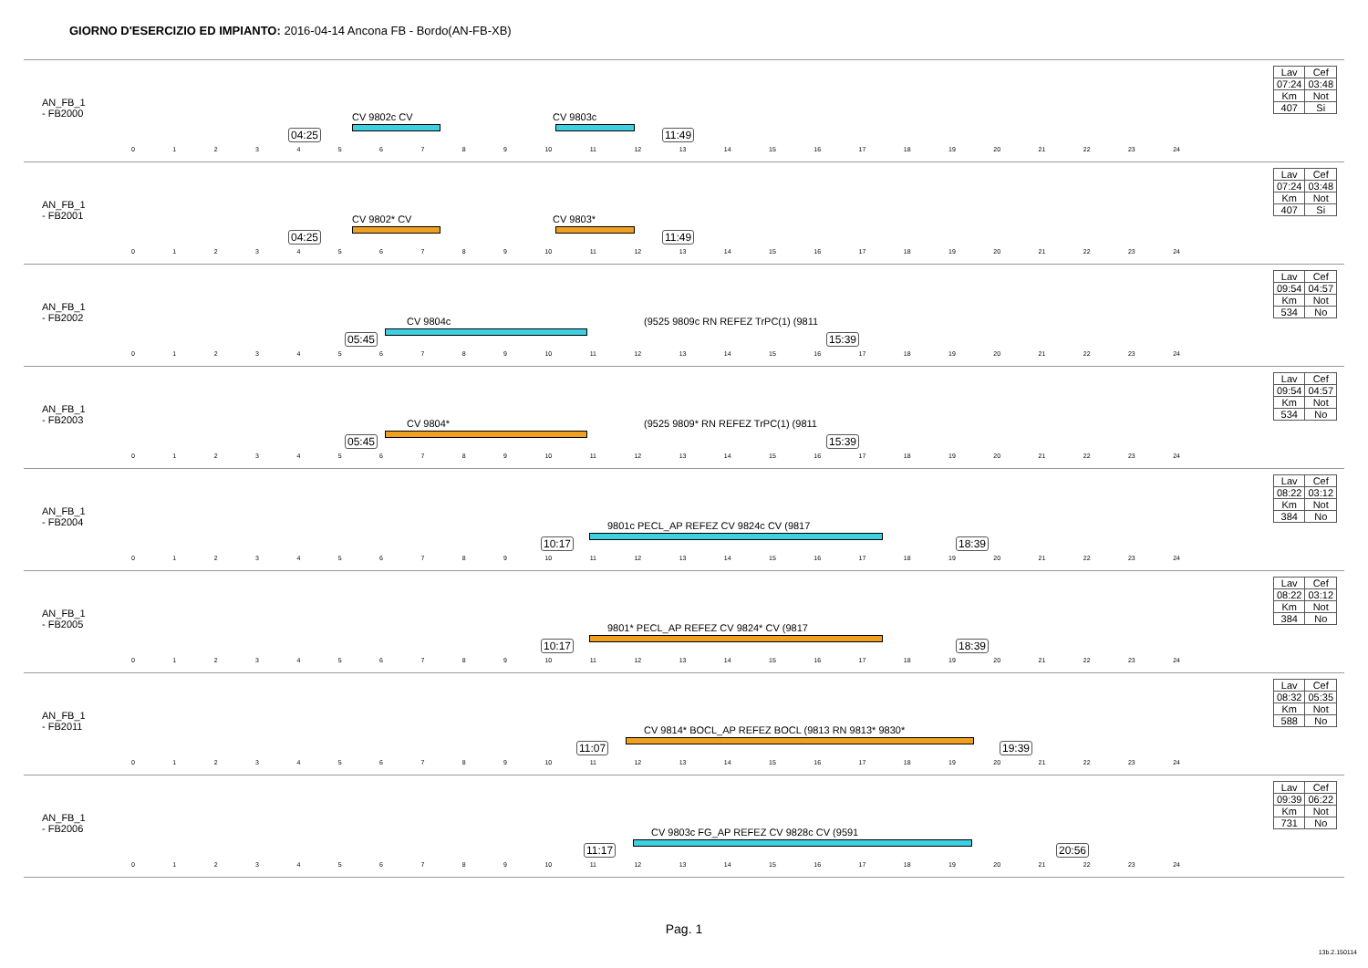GIORNO D'ESERCIZIO ED IMPIANTO: 2016-04-14 Ancona FB - Bordo(AN-FB-XB)
AN_FB_1
- FB2000
04:25
CV 9802c CV CV 9803c
11:49
0123456789 10 11 12 13 14 15 16 17 18 19 20 21 22 23 24
| Lav | Cef |
| 07:24 | 03:48 |
| Km | Not |
| 407 | Si |
AN_FB_1
- FB2001
04:25
CV 9802* CV CV 9803*
11:49
0123456789 10 11 12 13 14 15 16 17 18 19 20 21 22 23 24
| Lav | Cef |
| 07:24 | 03:48 |
| Km | Not |
| 407 | Si |
AN_FB_1
- FB2002
05:45
CV 9804c (9525 9809c RN REFEZ TrPC(1) (9811
15:39
0123456789 10 11 12 13 14 15 16 17 18 19 20 21 22 23 24
| Lav | Cef |
| 09:54 | 04:57 |
| Km | Not |
| 534 | No |
AN_FB_1
- FB2003
05:45
CV 9804* (9525 9809* RN REFEZ TrPC(1) (9811
15:39
0123456789 10 11 12 13 14 15 16 17 18 19 20 21 22 23 24
| Lav | Cef |
| 09:54 | 04:57 |
| Km | Not |
| 534 | No |
AN_FB_1
- FB2004
10:17
9801c PECL_AP REFEZ CV 9824c CV (9817
18:39
0123456789 10 11 12 13 14 15 16 17 18 19 20 21 22 23 24
| Lav | Cef |
| 08:22 | 03:12 |
| Km | Not |
| 384 | No |
AN_FB_1
- FB2005
10:17
9801* PECL_AP REFEZ CV 9824* CV (9817
18:39
0123456789 10 11 12 13 14 15 16 17 18 19 20 21 22 23 24
| Lav | Cef |
| 08:22 | 03:12 |
| Km | Not |
| 384 | No |
AN_FB_1
- FB2011
11:07
CV 9814* BOCL_AP REFEZ BOCL (9813 RN 9813* 9830*
19:39
0123456789 10 11 12 13 14 15 16 17 18 19 20 21 22 23 24
| Lav | Cef |
| 08:32 | 05:35 |
| Km | Not |
| 588 | No |
AN_FB_1
- FB2006
11:17
CV 9803c FG_AP REFEZ CV 9828c CV (9591
20:56
0123456789 10 11 12 13 14 15 16 17 18 19 20 21 22 23 24
| Lav | Cef |
| 09:39 | 06:22 |
| Km | Not |
| 731 | No |
Pag. 1
13b.2.150114